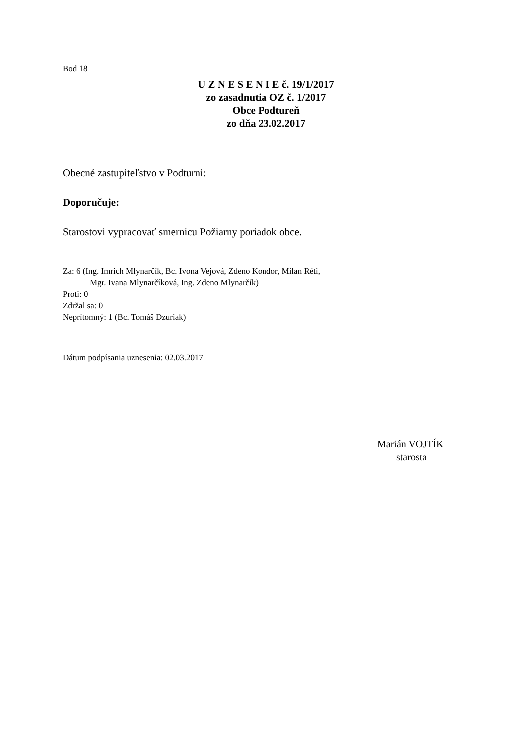Bod 18
U Z N E S E N I E č. 19/1/2017
zo zasadnutia OZ č. 1/2017
Obce Podtureň
zo dňa 23.02.2017
Obecné zastupiteľstvo v Podturni:
Doporučuje:
Starostovi vypracovať smernicu Požiarny poriadok obce.
Za: 6 (Ing. Imrich Mlynarčík, Bc. Ivona Vejová, Zdeno Kondor, Milan Réti,
Mgr. Ivana Mlynarčíková, Ing. Zdeno Mlynarčík)
Proti: 0
Zdržal sa: 0
Neprítomný: 1 (Bc. Tomáš Dzuriak)
Dátum podpísania uznesenia: 02.03.2017
Marián VOJTÍK
starosta